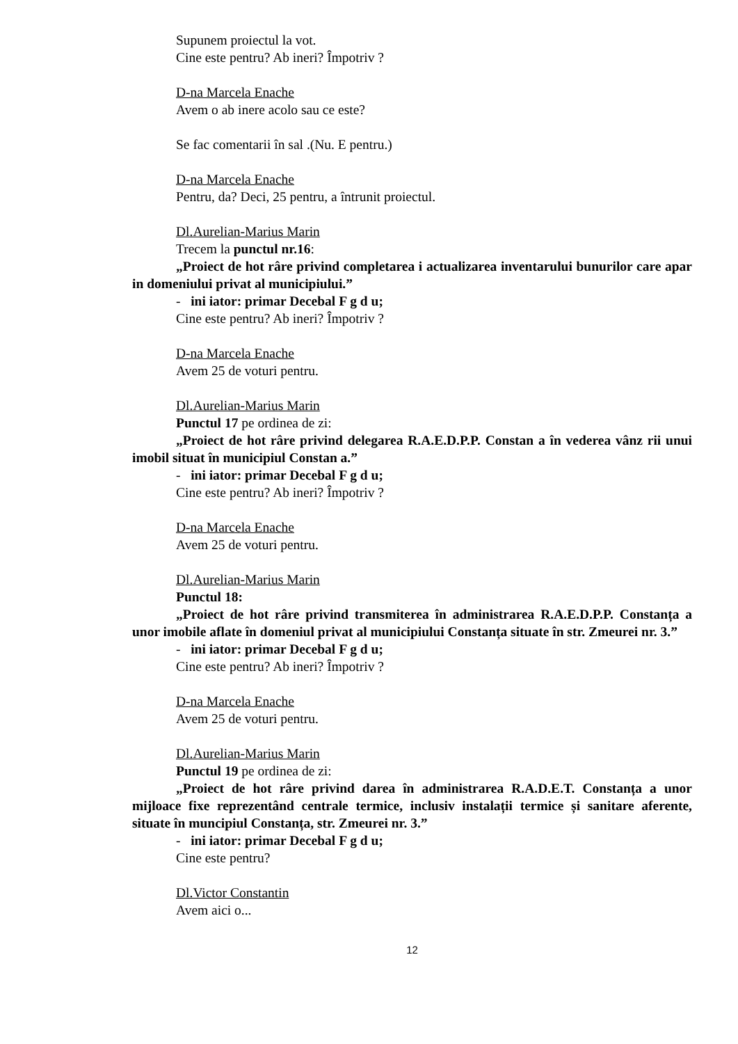Supunem proiectul la vot.
Cine este pentru? Ab ineri? Împotriv ?
D-na Marcela Enache
Avem o ab inere acolo sau ce este?
Se fac comentarii în sal .(Nu. E pentru.)
D-na Marcela Enache
Pentru, da? Deci, 25 pentru, a întrunit proiectul.
Dl.Aurelian-Marius Marin
Trecem la punctul nr.16:
„Proiect de hot râre privind completarea i actualizarea inventarului bunurilor care apar in domeniului privat al municipiului.”
- ini iator: primar Decebal F g d u;
Cine este pentru? Ab ineri? Împotriv ?
D-na Marcela Enache
Avem 25 de voturi pentru.
Dl.Aurelian-Marius Marin
Punctul 17 pe ordinea de zi:
„Proiect de hot râre privind delegarea R.A.E.D.P.P. Constan a în vederea vânz rii unui imobil situat în municipiul Constan a.”
- ini iator: primar Decebal F g d u;
Cine este pentru? Ab ineri? Împotriv ?
D-na Marcela Enache
Avem 25 de voturi pentru.
Dl.Aurelian-Marius Marin
Punctul 18:
„Proiect de hot râre privind transmiterea în administrarea R.A.E.D.P.P. Constanța a unor imobile aflate în domeniul privat al municipiului Constanța situate în str. Zmeurei nr. 3.”
- ini iator: primar Decebal F g d u;
Cine este pentru? Ab ineri? Împotriv ?
D-na Marcela Enache
Avem 25 de voturi pentru.
Dl.Aurelian-Marius Marin
Punctul 19 pe ordinea de zi:
„Proiect de hot râre privind darea în administrarea R.A.D.E.T. Constanța a unor mijloace fixe reprezentând centrale termice, inclusiv instalații termice și sanitare aferente, situate în muncipiul Constanța, str. Zmeurei nr. 3.”
- ini iator: primar Decebal F g d u;
Cine este pentru?
Dl.Victor Constantin
Avem aici o...
12